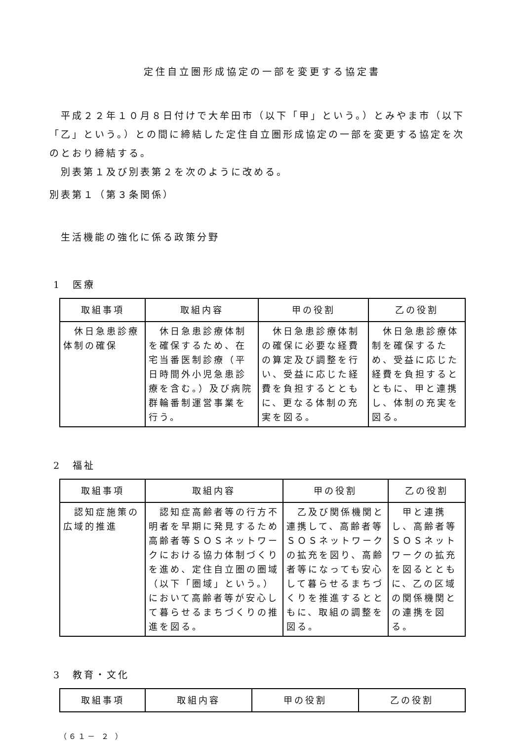定住自立圏形成協定の一部を変更する協定書
平成２２年１０月８日付けで大牟田市（以下「甲」という。）とみやま市（以下「乙」という。）との間に締結した定住自立圏形成協定の一部を変更する協定を次のとおり締結する。
別表第１及び別表第２を次のように改める。
別表第１（第３条関係）
生活機能の強化に係る政策分野
1　医療
| 取組事項 | 取組内容 | 甲の役割 | 乙の役割 |
| --- | --- | --- | --- |
| 休日急患診療体制の確保 | 休日急患診療体制を確保するため、在宅当番医制診療（平日時間外小児急患診療を含む。）及び病院群輪番制運営事業を行う。 | 休日急患診療体制の確保に必要な経費の算定及び調整を行い、受益に応じた経費を負担するとともに、更なる体制の充実を図る。 | 休日急患診療体制を確保するため、受益に応じた経費を負担するとともに、甲と連携し、体制の充実を図る。 |
2　福祉
| 取組事項 | 取組内容 | 甲の役割 | 乙の役割 |
| --- | --- | --- | --- |
| 認知症施策の広域的推進 | 認知症高齢者等の行方不明者を早期に発見するため高齢者等ＳＯＳネットワークにおける協力体制づくりを進め、定住自立圏の圏域（以下「圏域」という。）において高齢者等が安心して暮らせるまちづくりの推進を図る。 | 乙及び関係機関と連携して、高齢者等ＳＯＳネットワークの拡充を図り、高齢者等になっても安心して暮らせるまちづくりを推進するとともに、取組の調整を図る。 | 甲と連携し、高齢者等ＳＯＳネットワークの拡充を図るとともに、乙の区域の関係機関との連携を図る。 |
3　教育・文化
| 取組事項 | 取組内容 | 甲の役割 | 乙の役割 |
| --- | --- | --- | --- |
（６１－ ２ ）